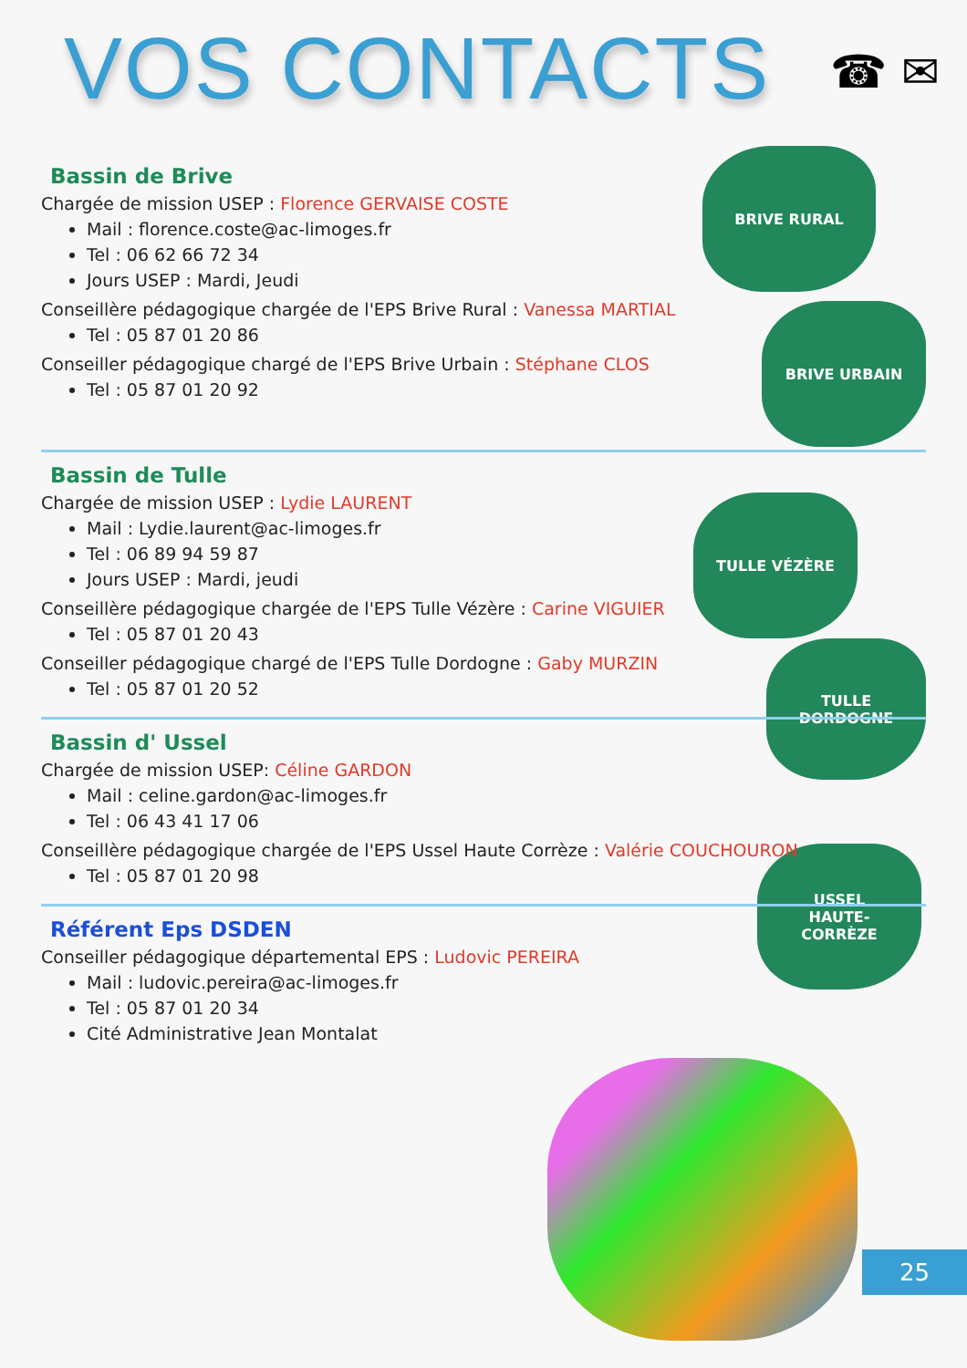VOS CONTACTS
☎ ✉
BRIVE RURAL
BRIVE URBAIN
TULLE VÉZÈRE
TULLE
DORDOGNE
USSEL
HAUTE-
CORRÈZE
Bassin de Brive
Chargée de mission USEP : Florence GERVAISE COSTE
Mail : florence.coste@ac-limoges.fr
Tel : 06 62 66 72 34
Jours USEP : Mardi, Jeudi
Conseillère pédagogique chargée de l'EPS Brive Rural : Vanessa MARTIAL
Tel : 05 87 01 20 86
Conseiller pédagogique chargé de l'EPS Brive Urbain : Stéphane CLOS
Tel : 05 87 01 20 92
Bassin de Tulle
Chargée de mission USEP : Lydie LAURENT
Mail : Lydie.laurent@ac-limoges.fr
Tel : 06 89 94 59 87
Jours USEP : Mardi, jeudi
Conseillère pédagogique chargée de l'EPS Tulle Vézère : Carine VIGUIER
Tel : 05 87 01 20 43
Conseiller pédagogique chargé de l'EPS Tulle Dordogne : Gaby MURZIN
Tel : 05 87 01 20 52
Bassin d' Ussel
Chargée de mission USEP: Céline GARDON
Mail : celine.gardon@ac-limoges.fr
Tel : 06 43 41 17 06
Conseillère pédagogique chargée de l'EPS Ussel Haute Corrèze : Valérie COUCHOURON
Tel : 05 87 01 20 98
Référent Eps DSDEN
Conseiller pédagogique départemental EPS : Ludovic PEREIRA
Mail : ludovic.pereira@ac-limoges.fr
Tel : 05 87 01 20 34
Cité Administrative Jean Montalat
25